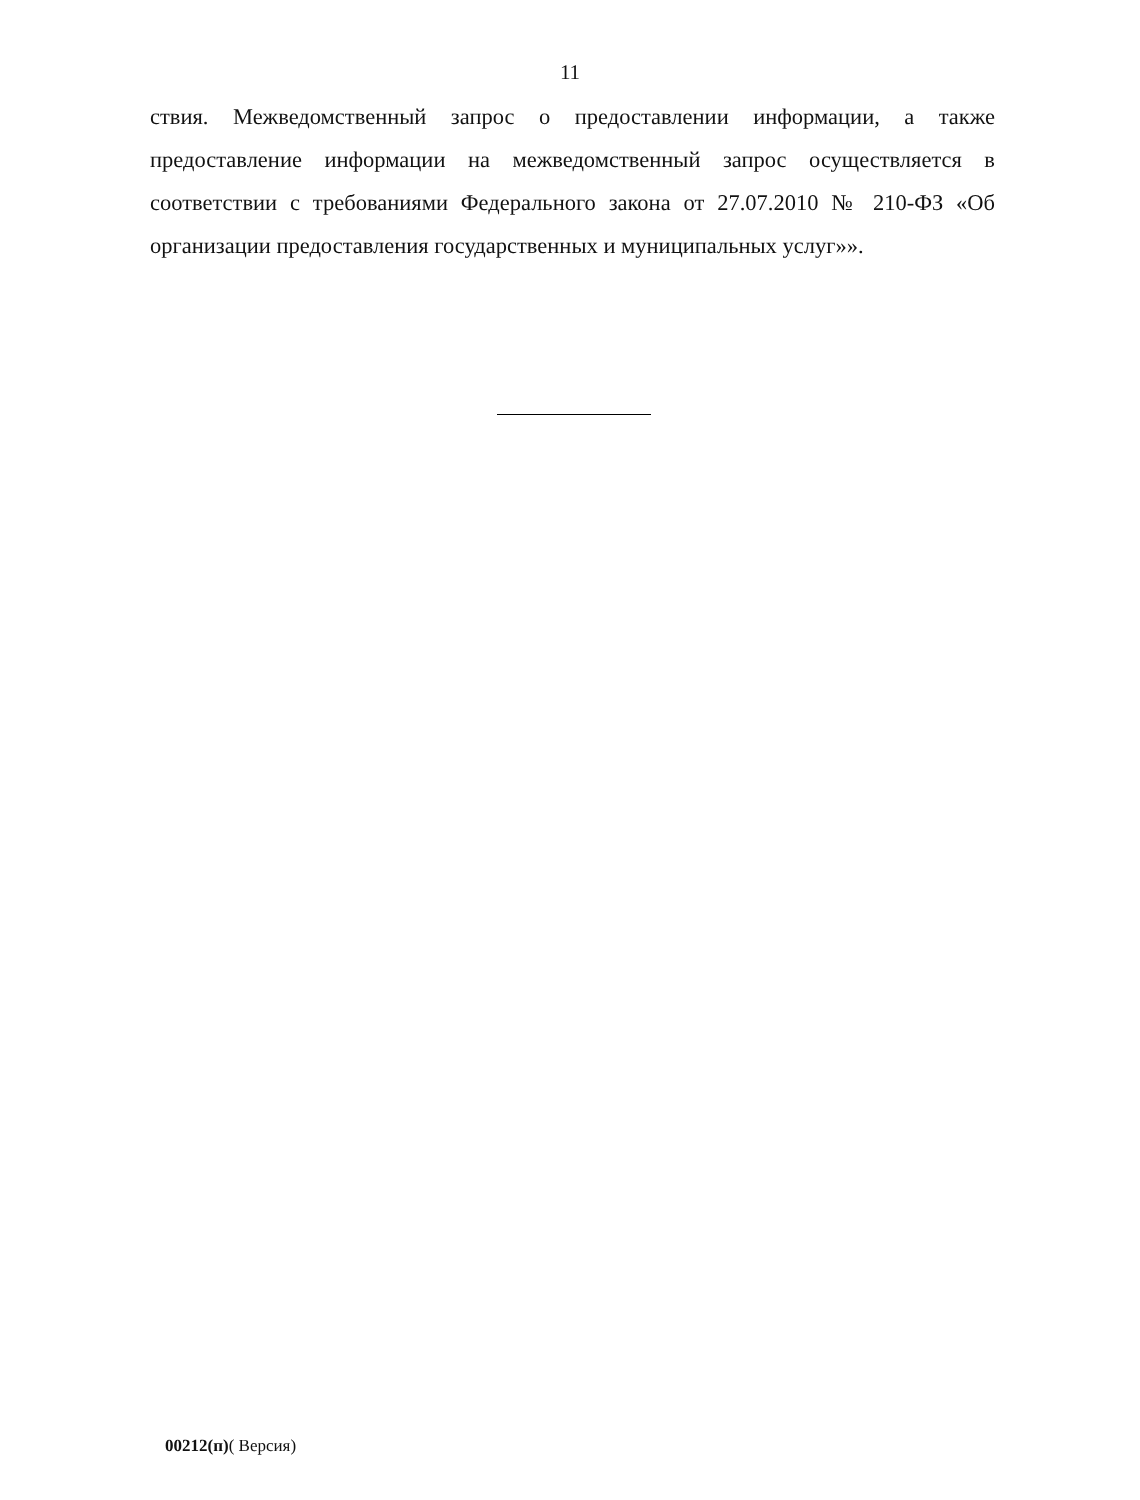11
ствия. Межведомственный запрос о предоставлении информации, а также предоставление информации на межведомственный запрос осуществляется в соответствии с требованиями Федерального закона от 27.07.2010 № 210-ФЗ «Об организации предоставления государственных и муниципальных услуг»».
00212(п)( Версия)